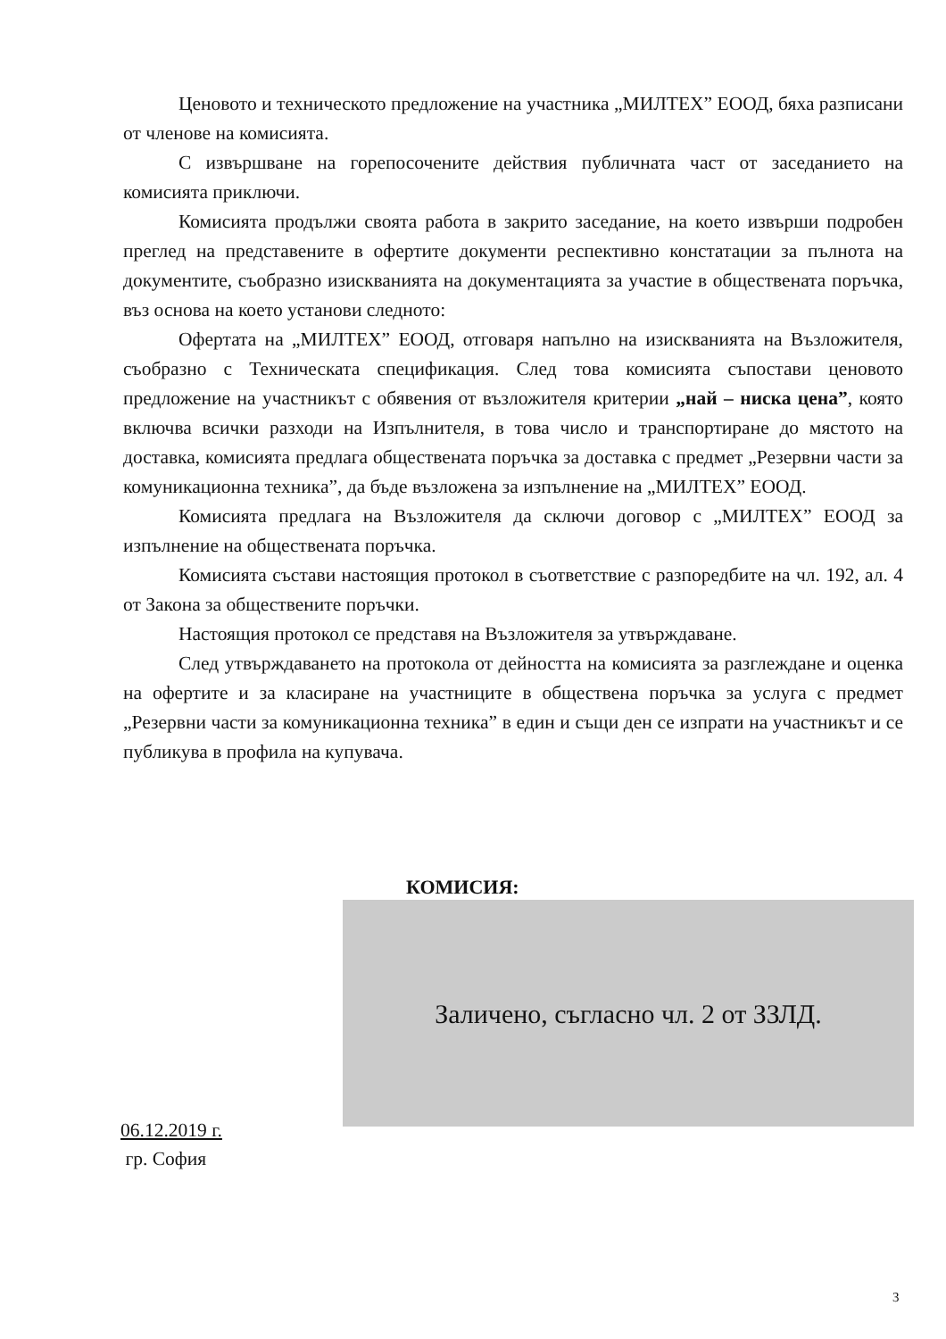Ценовото и техническото предложение на участника „МИЛТЕХ” ЕООД, бяха разписани от членове на комисията.
С извършване на горепосочените действия публичната част от заседанието на комисията приключи.
Комисията продължи своята работа в закрито заседание, на което извърши подробен преглед на представените в офертите документи респективно констатации за пълнота на документите, съобразно изискванията на документацията за участие в обществената поръчка, въз основа на което установи следното:
Офертата на „МИЛТЕХ” ЕООД, отговаря напълно на изискванията на Възложителя, съобразно с Техническата спецификация. След това комисията съпостави ценовото предложение на участникът с обявения от възложителя критерии „най – ниска цена”, която включва всички разходи на Изпълнителя, в това число и транспортиране до мястото на доставка, комисията предлага обществената поръчка за доставка с предмет „Резервни части за комуникационна техника”, да бъде възложена за изпълнение на „МИЛТЕХ” ЕООД.
Комисията предлага на Възложителя да сключи договор с „МИЛТЕХ” ЕООД за изпълнение на обществената поръчка.
Комисията състави настоящия протокол в съответствие с разпоредбите на чл. 192, ал. 4 от Закона за обществените поръчки.
Настоящия протокол се представя на Възложителя за утвърждаване.
След утвърждаването на протокола от дейността на комисията за разглеждане и оценка на офертите и за класиране на участниците в обществена поръчка за услуга с предмет „Резервни части за комуникационна техника” в един и същи ден се изпрати на участникът и се публикува в профила на купувача.
КОМИСИЯ:
Заличено, съгласно чл. 2 от ЗЗЛД.
06.12.2019 г.
гр. София
3